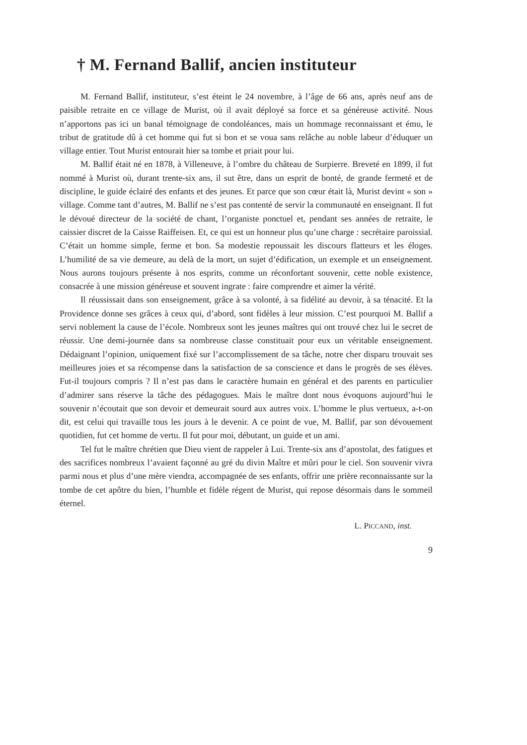† M. Fernand Ballif, ancien instituteur
M. Fernand Ballif, instituteur, s’est éteint le 24 novembre, à l’âge de 66 ans, après neuf ans de paisible retraite en ce village de Murist, où il avait déployé sa force et sa généreuse activité. Nous n’apportons pas ici un banal témoignage de condoléances, mais un hommage reconnaissant et ému, le tribut de gratitude dû à cet homme qui fut si bon et se voua sans relâche au noble labeur d’éduquer un village entier. Tout Murist entourait hier sa tombe et priait pour lui.
M. Ballif était né en 1878, à Villeneuve, à l’ombre du château de Surpierre. Breveté en 1899, il fut nommé à Murist où, durant trente-six ans, il sut être, dans un esprit de bonté, de grande fermeté et de discipline, le guide éclairé des enfants et des jeunes. Et parce que son cœur était là, Murist devint « son » village. Comme tant d’autres, M. Ballif ne s’est pas contenté de servir la communauté en enseignant. Il fut le dévoué directeur de la société de chant, l’organiste ponctuel et, pendant ses années de retraite, le caissier discret de la Caisse Raiffeisen. Et, ce qui est un honneur plus qu’une charge : secrétaire paroissial. C’était un homme simple, ferme et bon. Sa modestie repoussait les discours flatteurs et les éloges. L’humilité de sa vie demeure, au delà de la mort, un sujet d’édification, un exemple et un enseignement. Nous aurons toujours présente à nos esprits, comme un réconfortant souvenir, cette noble existence, consacrée à une mission généreuse et souvent ingrate : faire comprendre et aimer la vérité.
Il réussissait dans son enseignement, grâce à sa volonté, à sa fidélité au devoir, à sa ténacité. Et la Providence donne ses grâces à ceux qui, d’abord, sont fidèles à leur mission. C’est pourquoi M. Ballif a servi noblement la cause de l’école. Nombreux sont les jeunes maîtres qui ont trouvé chez lui le secret de réussir. Une demi-journée dans sa nombreuse classe constituait pour eux un véritable enseignement. Dédaignant l’opinion, uniquement fixé sur l’accomplissement de sa tâche, notre cher disparu trouvait ses meilleures joies et sa récompense dans la satisfaction de sa conscience et dans le progrès de ses élèves. Fut-il toujours compris ? Il n’est pas dans le caractère humain en général et des parents en particulier d’admirer sans réserve la tâche des pédagogues. Mais le maître dont nous évoquons aujourd’hui le souvenir n’écoutait que son devoir et demeurait sourd aux autres voix. L’homme le plus vertueux, a-t-on dit, est celui qui travaille tous les jours à le devenir. A ce point de vue, M. Ballif, par son dévouement quotidien, fut cet homme de vertu. Il fut pour moi, débutant, un guide et un ami.
Tel fut le maître chrétien que Dieu vient de rappeler à Lui. Trente-six ans d’apostolat, des fatigues et des sacrifices nombreux l’avaient façonné au gré du divin Maître et mûri pour le ciel. Son souvenir vivra parmi nous et plus d’une mère viendra, accompagnée de ses enfants, offrir une prière reconnaissante sur la tombe de cet apôtre du bien, l’humble et fidèle régent de Murist, qui repose désormais dans le sommeil éternel.
L. PICCAND, inst.
9